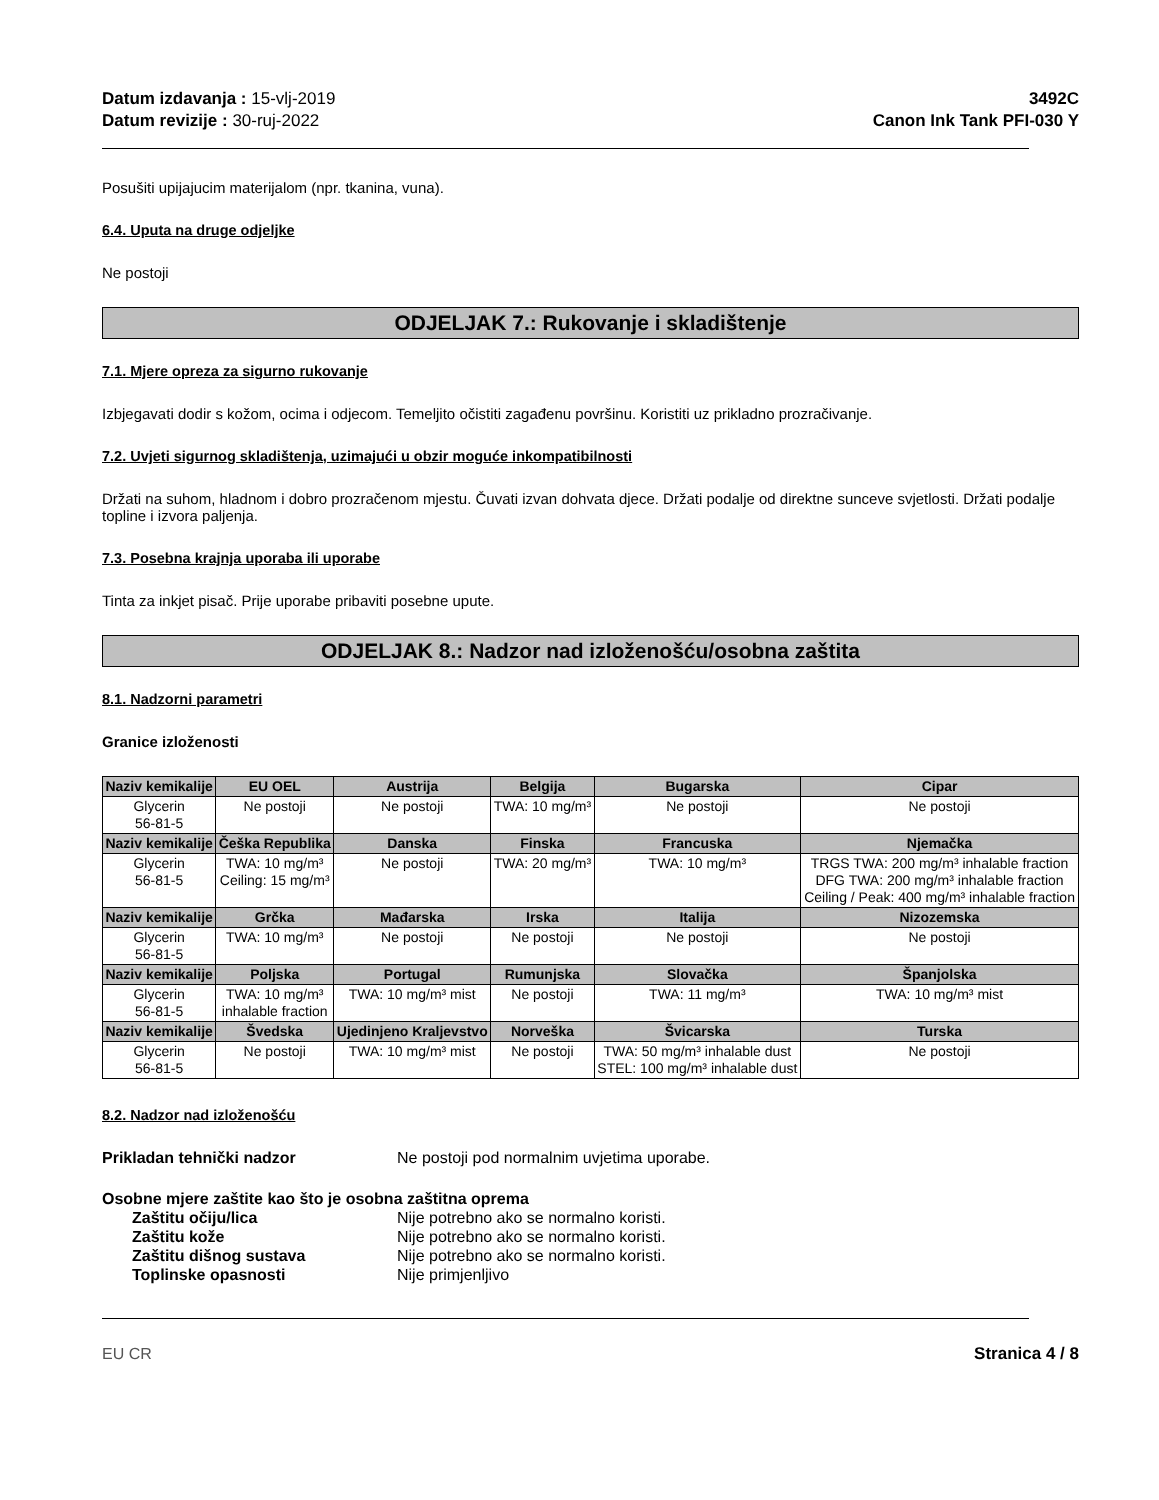Datum izdavanja : 15-vlj-2019
Datum revizije : 30-ruj-2022
3492C
Canon Ink Tank PFI-030 Y
Posušiti upijajucim materijalom (npr. tkanina, vuna).
6.4. Uputa na druge odjeljke
Ne postoji
ODJELJAK 7.: Rukovanje i skladištenje
7.1. Mjere opreza za sigurno rukovanje
Izbjegavati dodir s kožom, ocima i odjecom. Temeljito očistiti zagađenu površinu. Koristiti uz prikladno prozračivanje.
7.2. Uvjeti sigurnog skladištenja, uzimajući u obzir moguće inkompatibilnosti
Držati na suhom, hladnom i dobro prozračenom mjestu. Čuvati izvan dohvata djece. Držati podalje od direktne sunceve svjetlosti. Držati podalje topline i izvora paljenja.
7.3. Posebna krajnja uporaba ili uporabe
Tinta za inkjet pisač. Prije uporabe pribaviti posebne upute.
ODJELJAK 8.: Nadzor nad izloženošću/osobna zaštita
8.1. Nadzorni parametri
Granice izloženosti
| Naziv kemikalije | EU OEL | Austrija | Belgija | Bugarska | Cipar |
| --- | --- | --- | --- | --- | --- |
| Glycerin 56-81-5 | Ne postoji | Ne postoji | TWA: 10 mg/m³ | Ne postoji | Ne postoji |
| Naziv kemikalije | Češka Republika | Danska | Finska | Francuska | Njemačka |
| Glycerin 56-81-5 | TWA: 10 mg/m³ Ceiling: 15 mg/m³ | Ne postoji | TWA: 20 mg/m³ | TWA: 10 mg/m³ | TRGS TWA: 200 mg/m³ inhalable fraction DFG TWA: 200 mg/m³ inhalable fraction Ceiling / Peak: 400 mg/m³ inhalable fraction |
| Naziv kemikalije | Grčka | Mađarska | Irska | Italija | Nizozemska |
| Glycerin 56-81-5 | TWA: 10 mg/m³ | Ne postoji | Ne postoji | Ne postoji | Ne postoji |
| Naziv kemikalije | Poljska | Portugal | Rumunjska | Slovačka | Španjolska |
| Glycerin 56-81-5 | TWA: 10 mg/m³ inhalable fraction | TWA: 10 mg/m³ mist | Ne postoji | TWA: 11 mg/m³ | TWA: 10 mg/m³ mist |
| Naziv kemikalije | Švedska | Ujedinjeno Kraljevstvo | Norveška | Švicarska | Turska |
| Glycerin 56-81-5 | Ne postoji | TWA: 10 mg/m³ mist | Ne postoji | TWA: 50 mg/m³ inhalable dust STEL: 100 mg/m³ inhalable dust | Ne postoji |
8.2. Nadzor nad izloženošću
Prikladan tehnički nadzor Ne postoji pod normalnim uvjetima uporabe.
Osobne mjere zaštite kao što je osobna zaštitna oprema
Zaštitu očiju/lica Nije potrebno ako se normalno koristi.
Zaštitu kože Nije potrebno ako se normalno koristi.
Zaštitu dišnog sustava Nije potrebno ako se normalno koristi.
Toplinske opasnosti Nije primjenljivo
EU CR Stranica 4 / 8